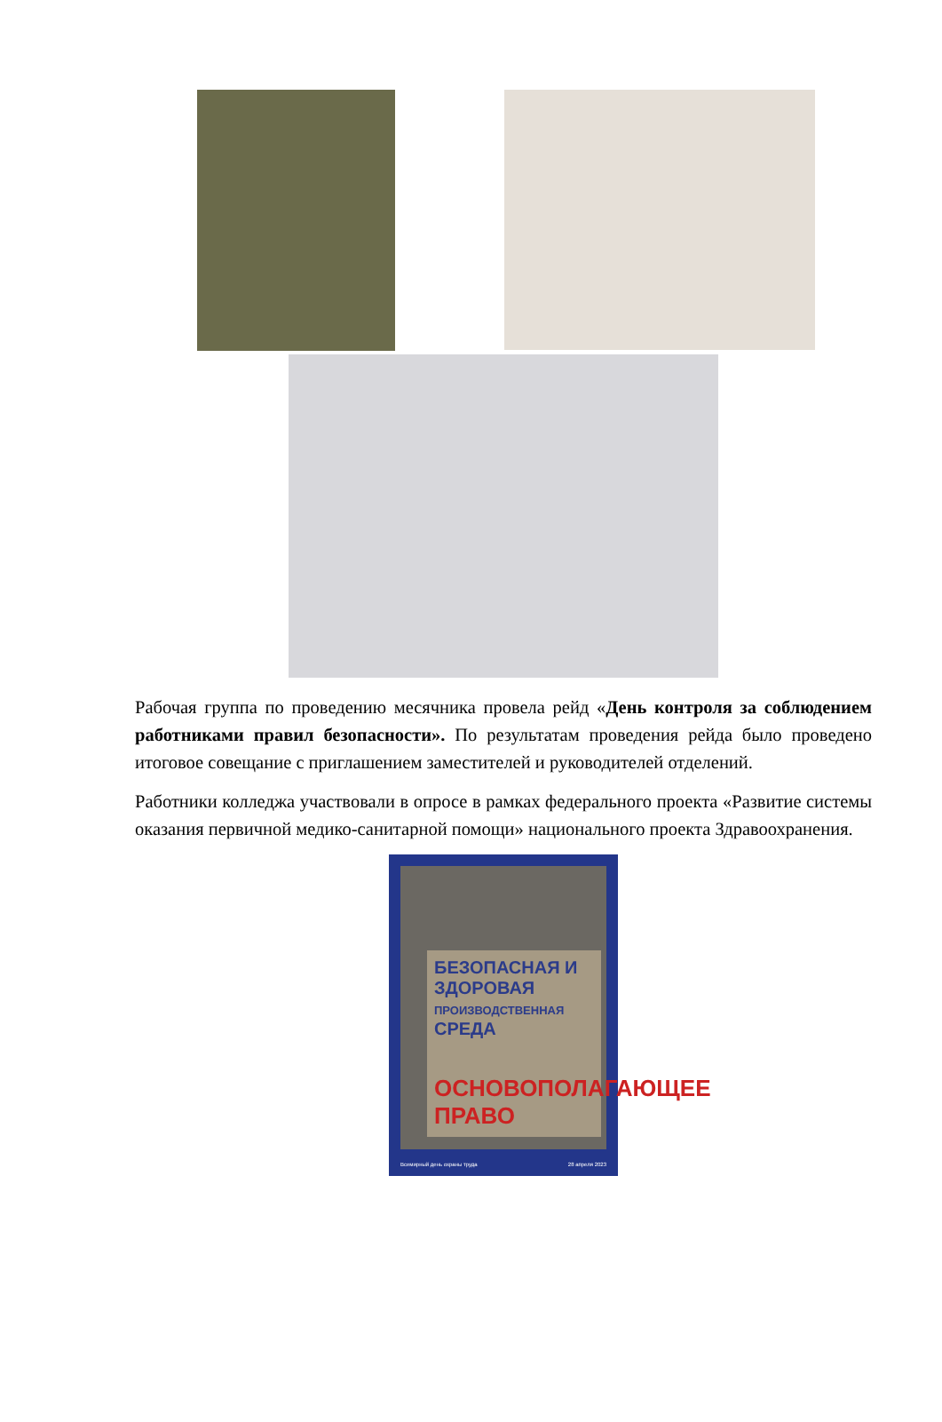Рабочая группа по проведению месячника провела рейд «День контроля за соблюдением работниками правил безопасности». По результатам проведения рейда было проведено итоговое совещание с приглашением заместителей и руководителей отделений.
Работники колледжа участвовали в опросе в рамках федерального проекта «Развитие системы оказания первичной медико-санитарной помощи» национального проекта Здравоохранения.
БЕЗОПАСНАЯ И ЗДОРОВАЯ
ПРОИЗВОДСТВЕННАЯ
СРЕДА
ОСНОВОПОЛАГАЮЩЕЕ ПРАВО
Всемирный день охраны труда 28 апреля 2023